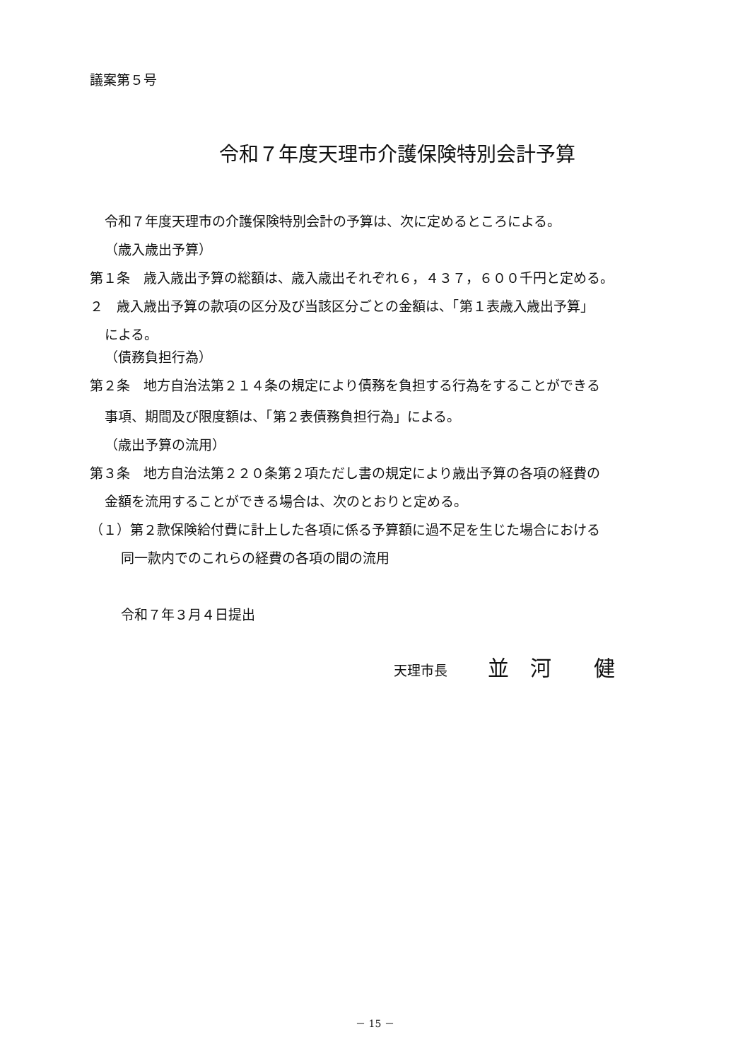議案第５号
令和７年度天理市介護保険特別会計予算
令和７年度天理市の介護保険特別会計の予算は、次に定めるところによる。
（歳入歳出予算）
第１条　歳入歳出予算の総額は、歳入歳出それぞれ６，４３７，６００千円と定める。
２　歳入歳出予算の款項の区分及び当該区分ごとの金額は、「第１表歳入歳出予算」
による。
（債務負担行為）
第２条　地方自治法第２１４条の規定により債務を負担する行為をすることができる
事項、期間及び限度額は、「第２表債務負担行為」による。
（歳出予算の流用）
第３条　地方自治法第２２０条第２項ただし書の規定により歳出予算の各項の経費の
金額を流用することができる場合は、次のとおりと定める。
（１）第２款保険給付費に計上した各項に係る予算額に過不足を生じた場合における
同一款内でのこれらの経費の各項の間の流用
令和７年３月４日提出
天理市長　　　並　河　　健
－ 15 －